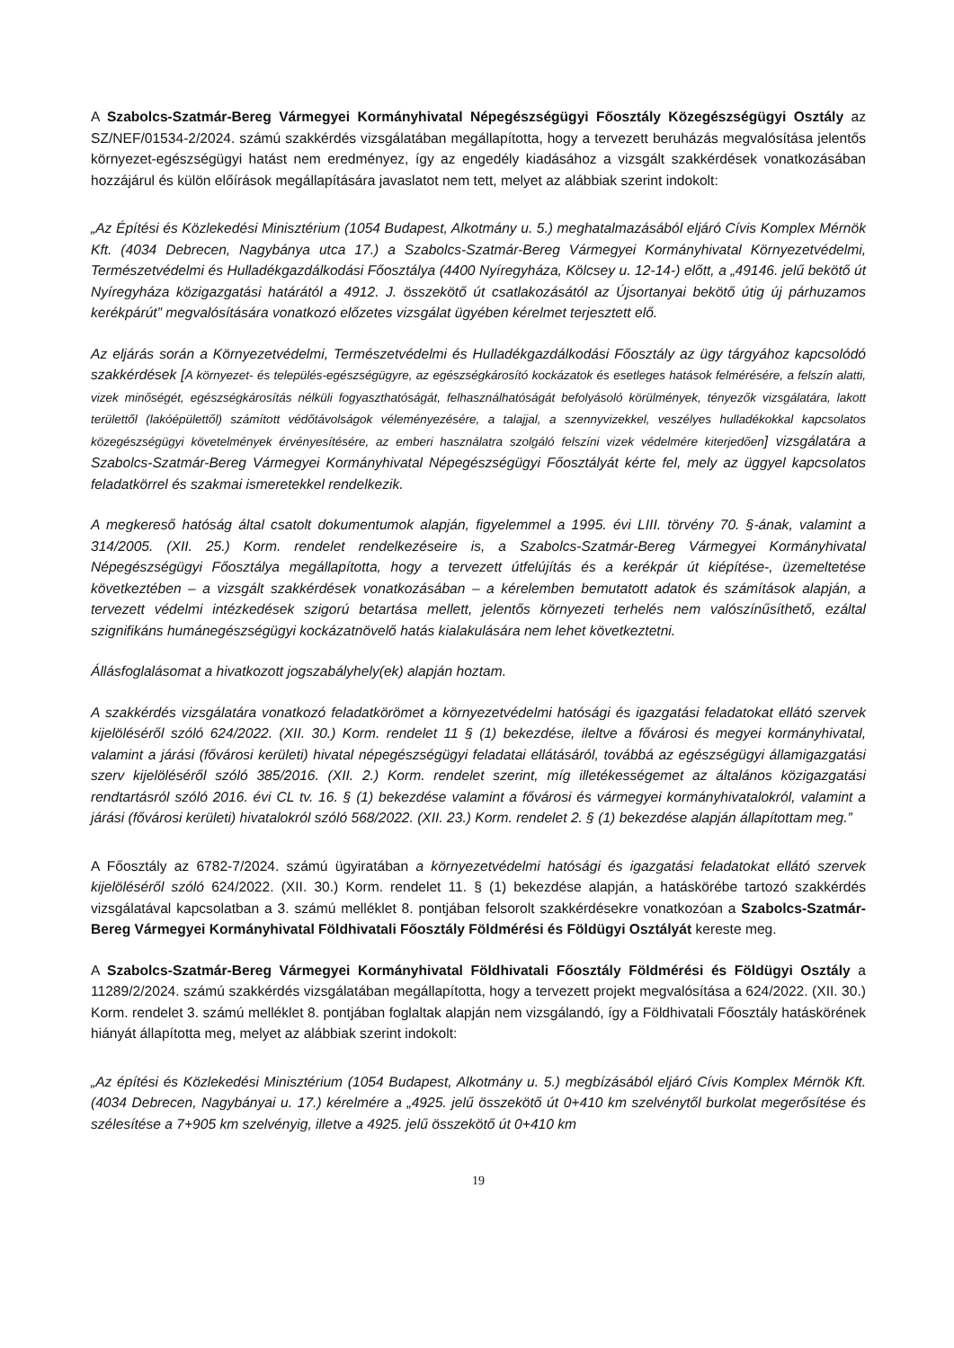A Szabolcs-Szatmár-Bereg Vármegyei Kormányhivatal Népegészségügyi Főosztály Közegészségügyi Osztály az SZ/NEF/01534-2/2024. számú szakkérdés vizsgálatában megállapította, hogy a tervezett beruházás megvalósítása jelentős környezet-egészségügyi hatást nem eredményez, így az engedély kiadásához a vizsgált szakkérdések vonatkozásában hozzájárul és külön előírások megállapítására javaslatot nem tett, melyet az alábbiak szerint indokolt:
„Az Építési és Közlekedési Minisztérium (1054 Budapest, Alkotmány u. 5.) meghatalmazásából eljáró Cívis Komplex Mérnök Kft. (4034 Debrecen, Nagybánya utca 17.) a Szabolcs-Szatmár-Bereg Vármegyei Kormányhivatal Környezetvédelmi, Természetvédelmi és Hulladékgazdálkodási Főosztálya (4400 Nyíregyháza, Kölcsey u. 12-14-) előtt, a „49146. jelű bekötő út Nyíregyháza közigazgatási határától a 4912. J. összekötő út csatlakozásától az Újsortanyai bekötő útig új párhuzamos kerékpárút” megvalósítására vonatkozó előzetes vizsgálat ügyében kérelmet terjesztett elő.
Az eljárás során a Környezetvédelmi, Természetvédelmi és Hulladékgazdálkodási Főosztály az ügy tárgyához kapcsolódó szakkérdések [A környezet- és település-egészségügyre, az egészségkárosító kockázatok és esetleges hatások felmérésére, a felszín alatti, vizek minőségét, egészségkárosítás nélküli fogyaszthatóságát, felhasználhatóságát befolyásoló körülmények, tényezők vizsgálatára, lakott területtől (lakóépülettől) számított védőtávolságok véleményezésére, a talajjal, a szennyvizekkel, veszélyes hulladékokkal kapcsolatos közegészségügyi követelmények érvényesítésére, az emberi használatra szolgáló felszíni vizek védelmére kiterjedően] vizsgálatára a Szabolcs-Szatmár-Bereg Vármegyei Kormányhivatal Népegészségügyi Főosztályát kérte fel, mely az üggyel kapcsolatos feladatkörrel és szakmai ismeretekkel rendelkezik.
A megkereső hatóság által csatolt dokumentumok alapján, figyelemmel a 1995. évi LIII. törvény 70. §-ának, valamint a 314/2005. (XII. 25.) Korm. rendelet rendelkezéseire is, a Szabolcs-Szatmár-Bereg Vármegyei Kormányhivatal Népegészségügyi Főosztálya megállapította, hogy a tervezett útfelújítás és a kerékpár út kiépítése-, üzemeltetése következtében – a vizsgált szakkérdések vonatkozásában – a kérelemben bemutatott adatok és számítások alapján, a tervezett védelmi intézkedések szigorú betartása mellett, jelentős környezeti terhelés nem valószínűsíthető, ezáltal szignifikáns humánegészségügyi kockázatnövelő hatás kialakulására nem lehet következtetni.
Állásfoglalásomat a hivatkozott jogszabályhely(ek) alapján hoztam.
A szakkérdés vizsgálatára vonatkozó feladatkörömet a környezetvédelmi hatósági és igazgatási feladatokat ellátó szervek kijelöléséről szóló 624/2022. (XII. 30.) Korm. rendelet 11 § (1) bekezdése, ileltve a fővárosi és megyei kormányhivatal, valamint a járási (fővárosi kerületi) hivatal népegészségügyi feladatai ellátásáról, továbbá az egészségügyi államigazgatási szerv kijelöléséről szóló 385/2016. (XII. 2.) Korm. rendelet szerint, míg illetékességemet az általános közigazgatási rendtartásról szóló 2016. évi CL tv. 16. § (1) bekezdése valamint a fővárosi és vármegyei kormányhivatalokról, valamint a járási (fővárosi kerületi) hivatalokról szóló 568/2022. (XII. 23.) Korm. rendelet 2. § (1) bekezdése alapján állapítottam meg.”
A Főosztály az 6782-7/2024. számú ügyiratában a környezetvédelmi hatósági és igazgatási feladatokat ellátó szervek kijelöléséről szóló 624/2022. (XII. 30.) Korm. rendelet 11. § (1) bekezdése alapján, a hatáskörébe tartozó szakkérdés vizsgálatával kapcsolatban a 3. számú melléklet 8. pontjában felsorolt szakkérdésekre vonatkozóan a Szabolcs-Szatmár-Bereg Vármegyei Kormányhivatal Földhivatali Főosztály Földmérési és Földügyi Osztályát kereste meg.
A Szabolcs-Szatmár-Bereg Vármegyei Kormányhivatal Földhivatali Főosztály Földmérési és Földügyi Osztály a 11289/2/2024. számú szakkérdés vizsgálatában megállapította, hogy a tervezett projekt megvalósítása a 624/2022. (XII. 30.) Korm. rendelet 3. számú melléklet 8. pontjában foglaltak alapján nem vizsgálandó, így a Földhivatali Főosztály hatáskörének hiányát állapította meg, melyet az alábbiak szerint indokolt:
„Az építési és Közlekedési Minisztérium (1054 Budapest, Alkotmány u. 5.) megbízásából eljáró Cívis Komplex Mérnök Kft. (4034 Debrecen, Nagybányai u. 17.) kérelmére a „4925. jelű összekötő út 0+410 km szelvénytől burkolat megerősítése és szélesítése a 7+905 km szelvényig, illetve a 4925. jelű összekötő út 0+410 km
19